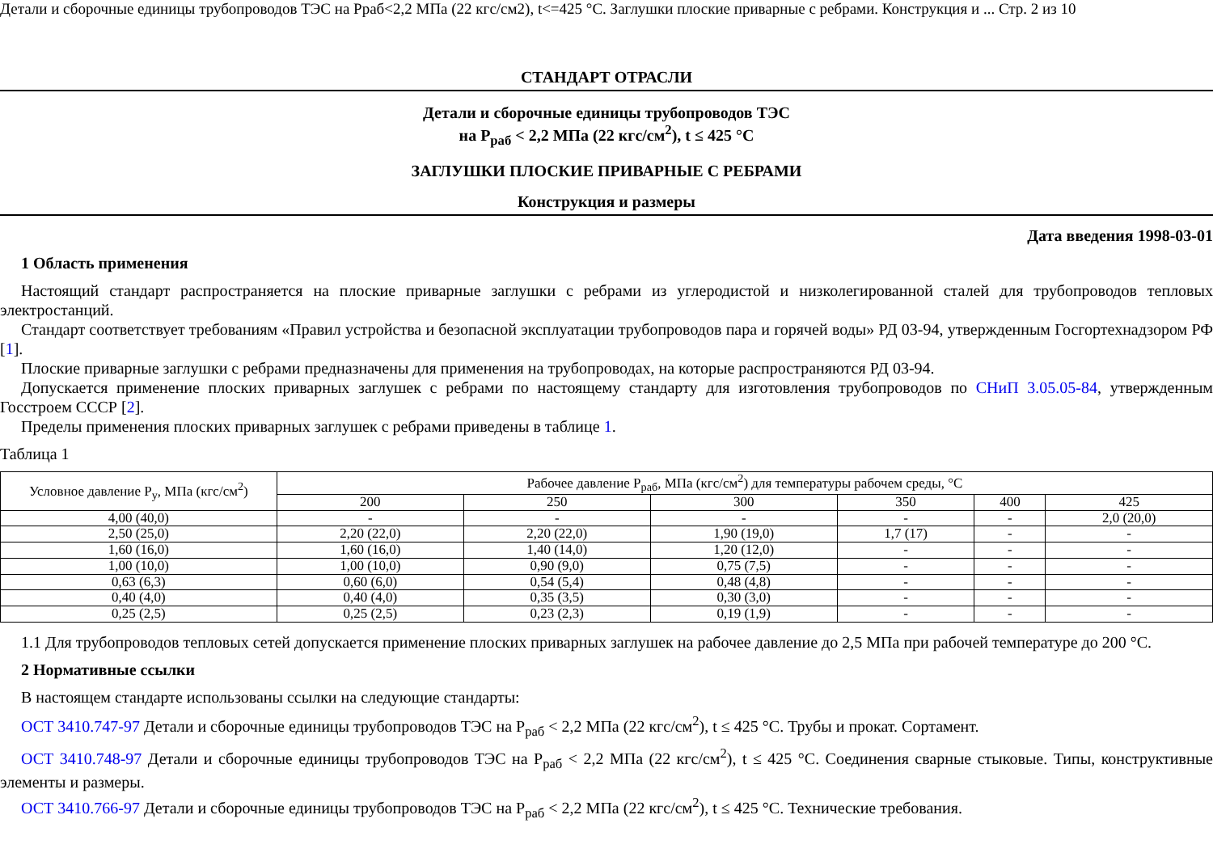Детали и сборочные единицы трубопроводов ТЭС на Рраб<2,2 МПа (22 кгс/см2), t<=425 °С. Заглушки плоские приварные с ребрами. Конструкция и ... Стр. 2 из 10
СТАНДАРТ ОТРАСЛИ
Детали и сборочные единицы трубопроводов ТЭС
на Р<sub>раб</sub> < 2,2 МПа (22 кгс/см<sup>2</sup>), t ≤ 425 °С
ЗАГЛУШКИ ПЛОСКИЕ ПРИВАРНЫЕ С РЕБРАМИ
Конструкция и размеры
Дата введения 1998-03-01
1 Область применения
Настоящий стандарт распространяется на плоские приварные заглушки с ребрами из углеродистой и низколегированной сталей для трубопроводов тепловых электростанций.
Стандарт соответствует требованиям «Правил устройства и безопасной эксплуатации трубопроводов пара и горячей воды» РД 03-94, утвержденным Госгортехнадзором РФ [1].
Плоские приварные заглушки с ребрами предназначены для применения на трубопроводах, на которые распространяются РД 03-94.
Допускается применение плоских приварных заглушек с ребрами по настоящему стандарту для изготовления трубопроводов по СНиП 3.05.05-84, утвержденным Госстроем СССР [2].
Пределы применения плоских приварных заглушек с ребрами приведены в таблице 1.
Таблица 1
| Условное давление Р<sub>у</sub>, МПа (кгс/см<sup>2</sup>) | Рабочее давление Р<sub>раб</sub>, МПа (кгс/см<sup>2</sup>) для температуры рабочем среды, °С | | | | | |
| --- | --- | --- | --- | --- | --- | --- |
| | 200 | 250 | 300 | 350 | 400 | 425 |
| 4,00 (40,0) | - | - | - | - | - | 2,0 (20,0) |
| 2,50 (25,0) | 2,20 (22,0) | 2,20 (22,0) | 1,90 (19,0) | 1,7 (17) | - | - |
| 1,60 (16,0) | 1,60 (16,0) | 1,40 (14,0) | 1,20 (12,0) | - | - | - |
| 1,00 (10,0) | 1,00 (10,0) | 0,90 (9,0) | 0,75 (7,5) | - | - | - |
| 0,63 (6,3) | 0,60 (6,0) | 0,54 (5,4) | 0,48 (4,8) | - | - | - |
| 0,40 (4,0) | 0,40 (4,0) | 0,35 (3,5) | 0,30 (3,0) | - | - | - |
| 0,25 (2,5) | 0,25 (2,5) | 0,23 (2,3) | 0,19 (1,9) | - | - | - |
1.1 Для трубопроводов тепловых сетей допускается применение плоских приварных заглушек на рабочее давление до 2,5 МПа при рабочей температуре до 200 °С.
2 Нормативные ссылки
В настоящем стандарте использованы ссылки на следующие стандарты:
ОСТ 3410.747-97 Детали и сборочные единицы трубопроводов ТЭС на Р<sub>раб</sub> < 2,2 МПа (22 кгс/см<sup>2</sup>), t ≤ 425 °С. Трубы и прокат. Сортамент.
ОСТ 3410.748-97 Детали и сборочные единицы трубопроводов ТЭС на Р<sub>раб</sub> < 2,2 МПа (22 кгс/см<sup>2</sup>), t ≤ 425 °С. Соединения сварные стыковые. Типы, конструктивные элементы и размеры.
ОСТ 3410.766-97 Детали и сборочные единицы трубопроводов ТЭС на Р<sub>раб</sub> < 2,2 МПа (22 кгс/см<sup>2</sup>), t ≤ 425 °С. Технические требования.